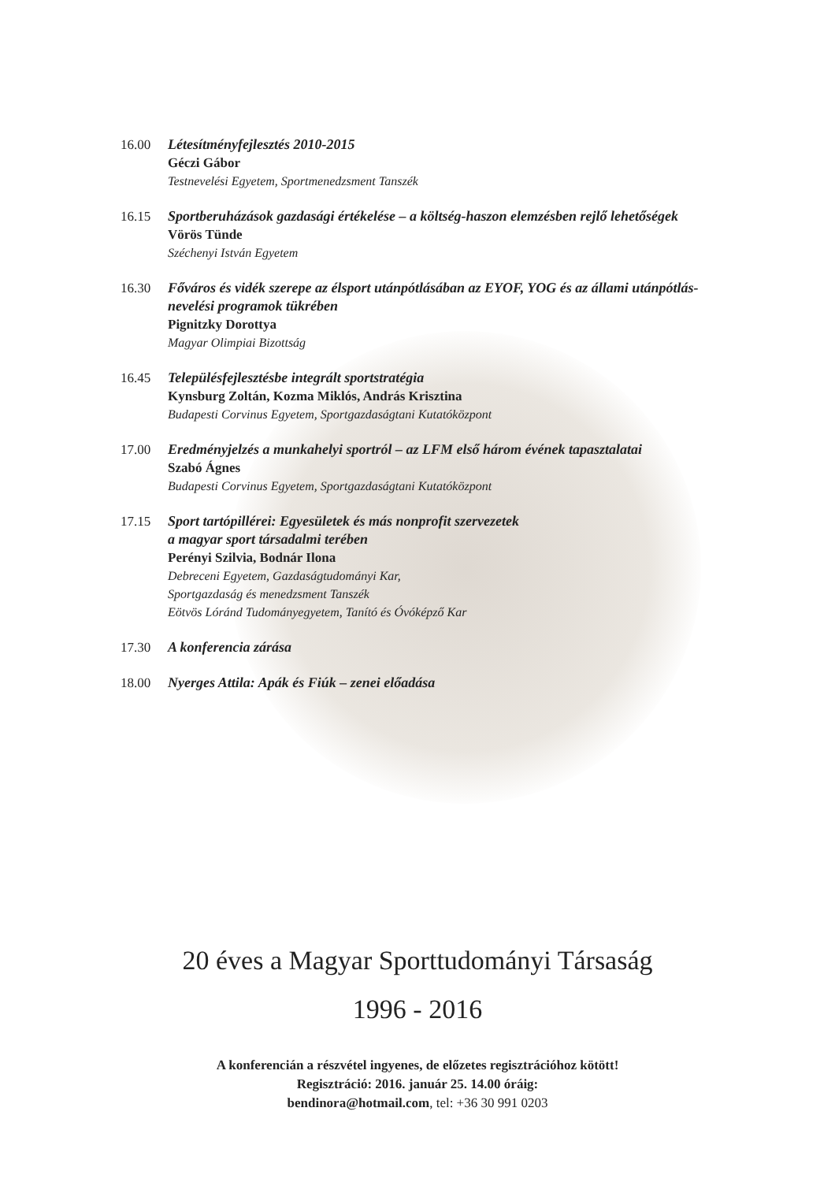16.00 Létesítményfejlesztés 2010-2015
Géczi Gábor
Testnevelési Egyetem, Sportmenedzsment Tanszék
16.15 Sportberuházások gazdasági értékelése – a költség-haszon elemzésben rejlő lehetőségek
Vörös Tünde
Széchenyi István Egyetem
16.30 Főváros és vidék szerepe az élsport utánpótlásában az EYOF, YOG és az állami utánpótlás-nevelési programok tükrében
Pignitzky Dorottya
Magyar Olimpiai Bizottság
16.45 Településfejlesztésbe integrált sportstratégia
Kynsburg Zoltán, Kozma Miklós, András Krisztina
Budapesti Corvinus Egyetem, Sportgazdaságtani Kutatóközpont
17.00 Eredményjelzés a munkahelyi sportról – az LFM első három évének tapasztalatai
Szabó Ágnes
Budapesti Corvinus Egyetem, Sportgazdaságtani Kutatóközpont
17.15 Sport tartópillérei: Egyesületek és más nonprofit szervezetek
a magyar sport társadalmi terében
Perényi Szilvia, Bodnár Ilona
Debreceni Egyetem, Gazdaságtudományi Kar,
Sportgazdaság és menedzsment Tanszék
Eötvös Lóránd Tudományegyetem, Tanító és Óvóképző Kar
17.30 A konferencia zárása
18.00 Nyerges Attila: Apák és Fiúk – zenei előadása
20 éves a Magyar Sporttudományi Társaság
1996 - 2016
A konferencián a részvétel ingyenes, de előzetes regisztrációhoz kötött!
Regisztráció: 2016. január 25. 14.00 óráig:
bendinora@hotmail.com, tel: +36 30 991 0203